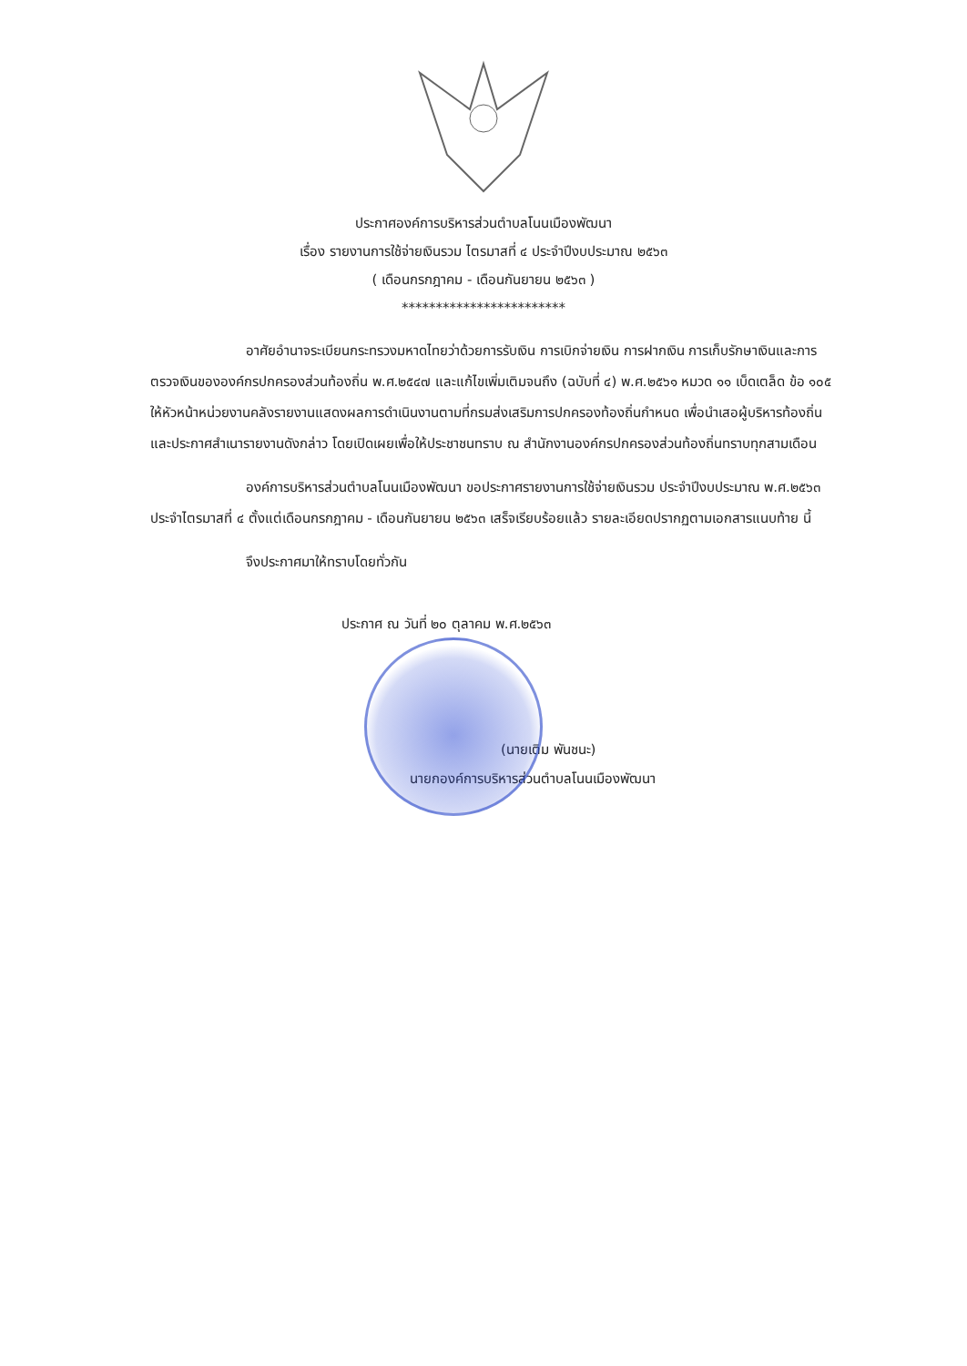ประกาศองค์การบริหารส่วนตำบลโนนเมืองพัฒนา
เรื่อง รายงานการใช้จ่ายเงินรวม ไตรมาสที่ ๔ ประจำปีงบประมาณ ๒๕๖๓
( เดือนกรกฎาคม - เดือนกันยายน ๒๕๖๓ )
************************
อาศัยอำนาจระเบียนกระทรวงมหาดไทยว่าด้วยการรับเงิน การเบิกจ่ายเงิน การฝากเงิน การเก็บรักษาเงินและการตรวจเงินขององค์กรปกครองส่วนท้องถิ่น พ.ศ.๒๕๔๗ และแก้ไขเพิ่มเติมจนถึง (ฉบับที่ ๔) พ.ศ.๒๕๖๑ หมวด ๑๑ เบ็ดเตล็ด ข้อ ๑๐๕ ให้หัวหน้าหน่วยงานคลังรายงานแสดงผลการดำเนินงานตามที่กรมส่งเสริมการปกครองท้องถิ่นกำหนด เพื่อนำเสอผู้บริหารท้องถิ่น และประกาศสำเนารายงานดังกล่าว โดยเปิดเผยเพื่อให้ประชาชนทราบ ณ สำนักงานองค์กรปกครองส่วนท้องถิ่นทราบทุกสามเดือน
องค์การบริหารส่วนตำบลโนนเมืองพัฒนา ขอประกาศรายงานการใช้จ่ายเงินรวม ประจำปีงบประมาณ พ.ศ.๒๕๖๓ ประจำไตรมาสที่ ๔ ตั้งแต่เดือนกรกฎาคม - เดือนกันยายน ๒๕๖๓ เสร็จเรียบร้อยแล้ว รายละเอียดปรากฏตามเอกสารแนบท้าย นี้
จึงประกาศมาให้ทราบโดยทั่วกัน
ประกาศ ณ วันที่ ๒๐ ตุลาคม พ.ศ.๒๕๖๓
(นายเติม พันชนะ)
นายกองค์การบริหารส่วนตำบลโนนเมืองพัฒนา